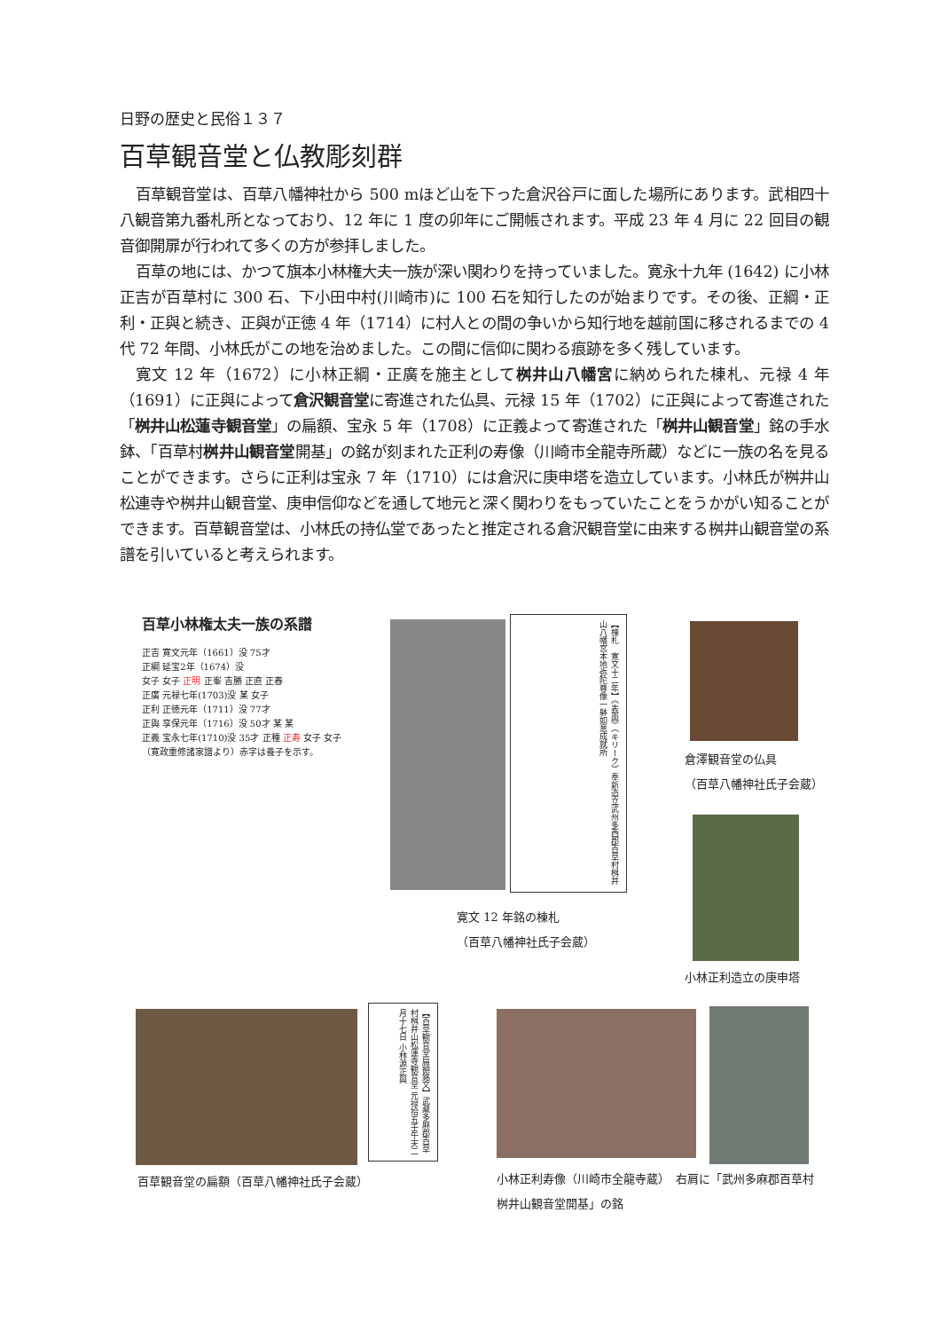日野の歴史と民俗１３７
百草観音堂と仏教彫刻群
百草観音堂は、百草八幡神社から 500 mほど山を下った倉沢谷戸に面した場所にあります。武相四十八観音第九番札所となっており、12 年に 1 度の卯年にご開帳されます。平成 23 年 4 月に 22 回目の観音御開扉が行われて多くの方が参拝しました。
百草の地には、かつて旗本小林権大夫一族が深い関わりを持っていました。寛永十九年 (1642) に小林正吉が百草村に 300 石、下小田中村(川崎市)に 100 石を知行したのが始まりです。その後、正綱・正利・正與と続き、正與が正徳 4 年（1714）に村人との間の争いから知行地を越前国に移されるまでの 4 代 72 年間、小林氏がこの地を治めました。この間に信仰に関わる痕跡を多く残しています。
寛文 12 年（1672）に小林正綱・正廣を施主として桝井山八幡宮に納められた棟札、元禄 4 年（1691）に正與によって倉沢観音堂に寄進された仏具、元禄 15 年（1702）に正與によって寄進された「桝井山松蓮寺観音堂」の扁額、宝永 5 年（1708）に正義よって寄進された「桝井山観音堂」銘の手水鉢、「百草村桝井山観音堂開基」の銘が刻まれた正利の寿像（川崎市全龍寺所蔵）などに一族の名を見ることができます。さらに正利は宝永 7 年（1710）には倉沢に庚申塔を造立しています。小林氏が桝井山松連寺や桝井山観音堂、庚申信仰などを通して地元と深く関わりをもっていたことをうかがい知ることができます。百草観音堂は、小林氏の持仏堂であったと推定される倉沢観音堂に由来する桝井山観音堂の系譜を引いていると考えられます。
百草小林権太夫一族の系譜
正吉 寛文元年（1661）没 75才
正綱 延宝2年（1674）没
女子 女子 正明 正峯 吉勝 正直 正春
正廣 元禄七年(1703)没 某 女子
正利 正徳元年（1711）没 77才
正與 享保元年（1716）没 50才 某 某
正義 宝永七年(1710)没 35才 正種 正寿 女子 女子
（寛政重修諸家譜より）赤字は養子を示す。
【棟札　寛文十二年】《表面》（キリーク）奉新造立武州多西郡百草村桝井山八幡宮本地弥陀尊像一躰如意成就所
寛文 12 年銘の棟札
（百草八幡神社氏子会蔵）
倉澤観音堂の仏具
（百草八幡神社氏子会蔵）
小林正利造立の庚申塔
【百草観音堂扁額銘文】武藏多麻郡百草村桝井山松蓮寺観音堂 元禄拾五壬午天二月十七日 小林源正與
百草観音堂の扁額（百草八幡神社氏子会蔵）
小林正利寿像（川崎市全龍寺蔵）　右肩に「武州多麻郡百草村桝井山観音堂開基」の銘